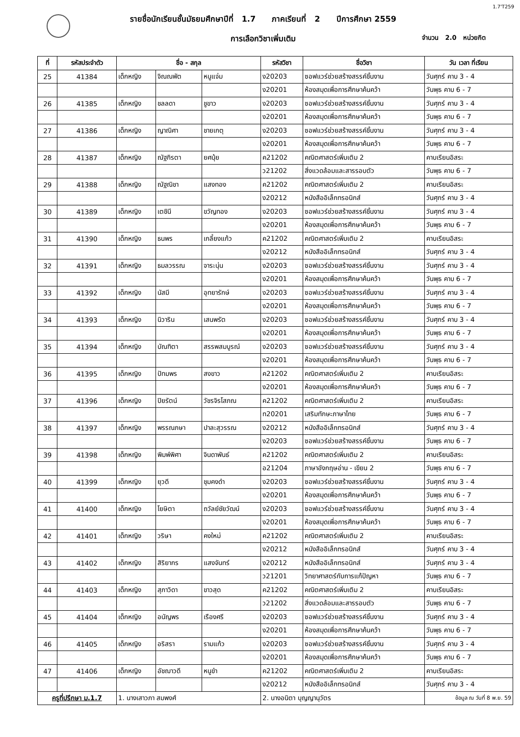1.7'T259
รายชื่อนักเรียนชั้นมัธยมศึกษาปีที่ 1.7 ภาคเรียนที่ 2 ปีการศึกษา 2559
การเลือกวิชาเพิ่มเติม จำนวน 2.0 หน่วยกิต
| ที่ | รหัสประจำตัว | ชื่อ - สกุล | | | รหัสวิชา | ชื่อวิชา | วัน เวลา ที่เรียน |
| --- | --- | --- | --- | --- | --- | --- | --- |
| 25 | 41384 | เด็กหญิง | จิณณพัต | หนูแจ่ม | ง20203 | ซอฟแวร์ช่วยสร้างสรรค์ชิ้นงาน | วันศุกร์ คาบ 3 - 4 |
| | | | | | ง20201 | ห้องสมุดเพื่อการศึกษาค้นคว้า | วันพุธ คาบ 6 - 7 |
| 26 | 41385 | เด็กหญิง | ชลลดา | ชูขาว | ง20203 | ซอฟแวร์ช่วยสร้างสรรค์ชิ้นงาน | วันศุกร์ คาบ 3 - 4 |
| | | | | | ง20201 | ห้องสมุดเพื่อการศึกษาค้นคว้า | วันพุธ คาบ 6 - 7 |
| 27 | 41386 | เด็กหญิง | ญาณิศา | ชายเกตุ | ง20203 | ซอฟแวร์ช่วยสร้างสรรค์ชิ้นงาน | วันศุกร์ คาบ 3 - 4 |
| | | | | | ง20201 | ห้องสมุดเพื่อการศึกษาค้นคว้า | วันพุธ คาบ 6 - 7 |
| 28 | 41387 | เด็กหญิง | ณัฐกิรตา | ยศนุ้ย | ค21202 | คณิตศาสตร์เพิ่มเติม 2 | คาบเรียนอิสระ |
| | | | | | ว21202 | สิ่งแวดล้อมและสารรอบตัว | วันพุธ คาบ 6 - 7 |
| 29 | 41388 | เด็กหญิง | ณัฐณิชา | แสงทอง | ค21202 | คณิตศาสตร์เพิ่มเติม 2 | คาบเรียนอิสระ |
| | | | | | ง20212 | หนังสืออิเล็กทรอนิกส์ | วันศุกร์ คาบ 3 - 4 |
| 30 | 41389 | เด็กหญิง | เตชินี | ขวัญทอง | ง20203 | ซอฟแวร์ช่วยสร้างสรรค์ชิ้นงาน | วันศุกร์ คาบ 3 - 4 |
| | | | | | ง20201 | ห้องสมุดเพื่อการศึกษาค้นคว้า | วันพุธ คาบ 6 - 7 |
| 31 | 41390 | เด็กหญิง | ธนพร | เกลี้ยงแก้ว | ค21202 | คณิตศาสตร์เพิ่มเติม 2 | คาบเรียนอิสระ |
| | | | | | ง20212 | หนังสืออิเล็กทรอนิกส์ | วันศุกร์ คาบ 3 - 4 |
| 32 | 41391 | เด็กหญิง | ธมลวรรณ | จาระนุ่น | ง20203 | ซอฟแวร์ช่วยสร้างสรรค์ชิ้นงาน | วันศุกร์ คาบ 3 - 4 |
| | | | | | ง20201 | ห้องสมุดเพื่อการศึกษาค้นคว้า | วันพุธ คาบ 6 - 7 |
| 33 | 41392 | เด็กหญิง | นัสมี | อุทยารักษ์ | ง20203 | ซอฟแวร์ช่วยสร้างสรรค์ชิ้นงาน | วันศุกร์ คาบ 3 - 4 |
| | | | | | ง20201 | ห้องสมุดเพื่อการศึกษาค้นคว้า | วันพุธ คาบ 6 - 7 |
| 34 | 41393 | เด็กหญิง | นิวาริน | เสนพรัต | ง20203 | ซอฟแวร์ช่วยสร้างสรรค์ชิ้นงาน | วันศุกร์ คาบ 3 - 4 |
| | | | | | ง20201 | ห้องสมุดเพื่อการศึกษาค้นคว้า | วันพุธ คาบ 6 - 7 |
| 35 | 41394 | เด็กหญิง | บัณฑิตา | สรรพสมบูรณ์ | ง20203 | ซอฟแวร์ช่วยสร้างสรรค์ชิ้นงาน | วันศุกร์ คาบ 3 - 4 |
| | | | | | ง20201 | ห้องสมุดเพื่อการศึกษาค้นคว้า | วันพุธ คาบ 6 - 7 |
| 36 | 41395 | เด็กหญิง | ปัทมพร | สงขาว | ค21202 | คณิตศาสตร์เพิ่มเติม 2 | คาบเรียนอิสระ |
| | | | | | ง20201 | ห้องสมุดเพื่อการศึกษาค้นคว้า | วันพุธ คาบ 6 - 7 |
| 37 | 41396 | เด็กหญิง | ปิยรัตน์ | วัชรจิรโสภณ | ค21202 | คณิตศาสตร์เพิ่มเติม 2 | คาบเรียนอิสระ |
| | | | | | ท20201 | เสริมทักษะภาษาไทย | วันพุธ คาบ 6 - 7 |
| 38 | 41397 | เด็กหญิง | พรรณภษา | ปาละสุวรรณ | ง20212 | หนังสืออิเล็กทรอนิกส์ | วันศุกร์ คาบ 3 - 4 |
| | | | | | ง20203 | ซอฟแวร์ช่วยสร้างสรรค์ชิ้นงาน | วันพุธ คาบ 6 - 7 |
| 39 | 41398 | เด็กหญิง | พิมพ์พิศา | จินดาพันธ์ | ค21202 | คณิตศาสตร์เพิ่มเติม 2 | คาบเรียนอิสระ |
| | | | | | อ21204 | ภาษาอังกฤษอ่าน - เขียน 2 | วันพุธ คาบ 6 - 7 |
| 40 | 41399 | เด็กหญิง | ยุวดี | ชุมคงดำ | ง20203 | ซอฟแวร์ช่วยสร้างสรรค์ชิ้นงาน | วันศุกร์ คาบ 3 - 4 |
| | | | | | ง20201 | ห้องสมุดเพื่อการศึกษาค้นคว้า | วันพุธ คาบ 6 - 7 |
| 41 | 41400 | เด็กหญิง | โยษิตา | ถวัลย์ชัยวัฒน์ | ง20203 | ซอฟแวร์ช่วยสร้างสรรค์ชิ้นงาน | วันศุกร์ คาบ 3 - 4 |
| | | | | | ง20201 | ห้องสมุดเพื่อการศึกษาค้นคว้า | วันพุธ คาบ 6 - 7 |
| 42 | 41401 | เด็กหญิง | วริษา | คงใหม่ | ค21202 | คณิตศาสตร์เพิ่มเติม 2 | คาบเรียนอิสระ |
| | | | | | ง20212 | หนังสืออิเล็กทรอนิกส์ | วันศุกร์ คาบ 3 - 4 |
| 43 | 41402 | เด็กหญิง | สิริยากร | แสงจันทร์ | ง20212 | หนังสืออิเล็กทรอนิกส์ | วันศุกร์ คาบ 3 - 4 |
| | | | | | ว21201 | วิทยาศาสตร์กับการแก้ปัญหา | วันพุธ คาบ 6 - 7 |
| 44 | 41403 | เด็กหญิง | สุภาวิดา | ขาวสุด | ค21202 | คณิตศาสตร์เพิ่มเติม 2 | คาบเรียนอิสระ |
| | | | | | ว21202 | สิ่งแวดล้อมและสารรอบตัว | วันพุธ คาบ 6 - 7 |
| 45 | 41404 | เด็กหญิง | อนัญพร | เรืองศรี | ง20203 | ซอฟแวร์ช่วยสร้างสรรค์ชิ้นงาน | วันศุกร์ คาบ 3 - 4 |
| | | | | | ง20201 | ห้องสมุดเพื่อการศึกษาค้นคว้า | วันพุธ คาบ 6 - 7 |
| 46 | 41405 | เด็กหญิง | อริสรา | รามแก้ว | ง20203 | ซอฟแวร์ช่วยสร้างสรรค์ชิ้นงาน | วันศุกร์ คาบ 3 - 4 |
| | | | | | ง20201 | ห้องสมุดเพื่อการศึกษาค้นคว้า | วันพุธ คาบ 6 - 7 |
| 47 | 41406 | เด็กหญิง | อัชฌาวดี | หนูขำ | ค21202 | คณิตศาสตร์เพิ่มเติม 2 | คาบเรียนอิสระ |
| | | | | | ง20212 | หนังสืออิเล็กทรอนิกส์ | วันศุกร์ คาบ 3 - 4 |
| ครูที่ปรึกษา ม.1.7 | | 1. นางเสาวภา สมพงศ์ | | | 2. นางอนิตา บุญญานุวัตร | | ข้อมูล ณ วันที่ 8 พ.ย. 59 |